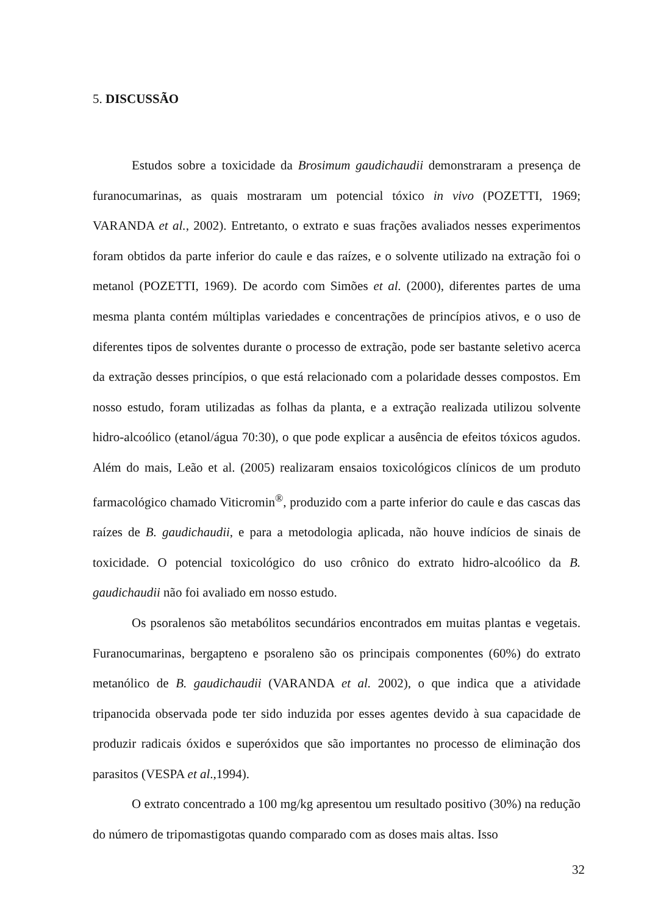5. DISCUSSÃO
Estudos sobre a toxicidade da Brosimum gaudichaudii demonstraram a presença de furanocumarinas, as quais mostraram um potencial tóxico in vivo (POZETTI, 1969; VARANDA et al., 2002). Entretanto, o extrato e suas frações avaliados nesses experimentos foram obtidos da parte inferior do caule e das raízes, e o solvente utilizado na extração foi o metanol (POZETTI, 1969). De acordo com Simões et al. (2000), diferentes partes de uma mesma planta contém múltiplas variedades e concentrações de princípios ativos, e o uso de diferentes tipos de solventes durante o processo de extração, pode ser bastante seletivo acerca da extração desses princípios, o que está relacionado com a polaridade desses compostos. Em nosso estudo, foram utilizadas as folhas da planta, e a extração realizada utilizou solvente hidro-alcoólico (etanol/água 70:30), o que pode explicar a ausência de efeitos tóxicos agudos. Além do mais, Leão et al. (2005) realizaram ensaios toxicológicos clínicos de um produto farmacológico chamado Viticromin<sup>®</sup>, produzido com a parte inferior do caule e das cascas das raízes de B. gaudichaudii, e para a metodologia aplicada, não houve indícios de sinais de toxicidade. O potencial toxicológico do uso crônico do extrato hidro-alcoólico da B. gaudichaudii não foi avaliado em nosso estudo.
Os psoralenos são metabólitos secundários encontrados em muitas plantas e vegetais. Furanocumarinas, bergapteno e psoraleno são os principais componentes (60%) do extrato metanólico de B. gaudichaudii (VARANDA et al. 2002), o que indica que a atividade tripanocida observada pode ter sido induzida por esses agentes devido à sua capacidade de produzir radicais óxidos e superóxidos que são importantes no processo de eliminação dos parasitos (VESPA et al.,1994).
O extrato concentrado a 100 mg/kg apresentou um resultado positivo (30%) na redução do número de tripomastigotas quando comparado com as doses mais altas. Isso
32